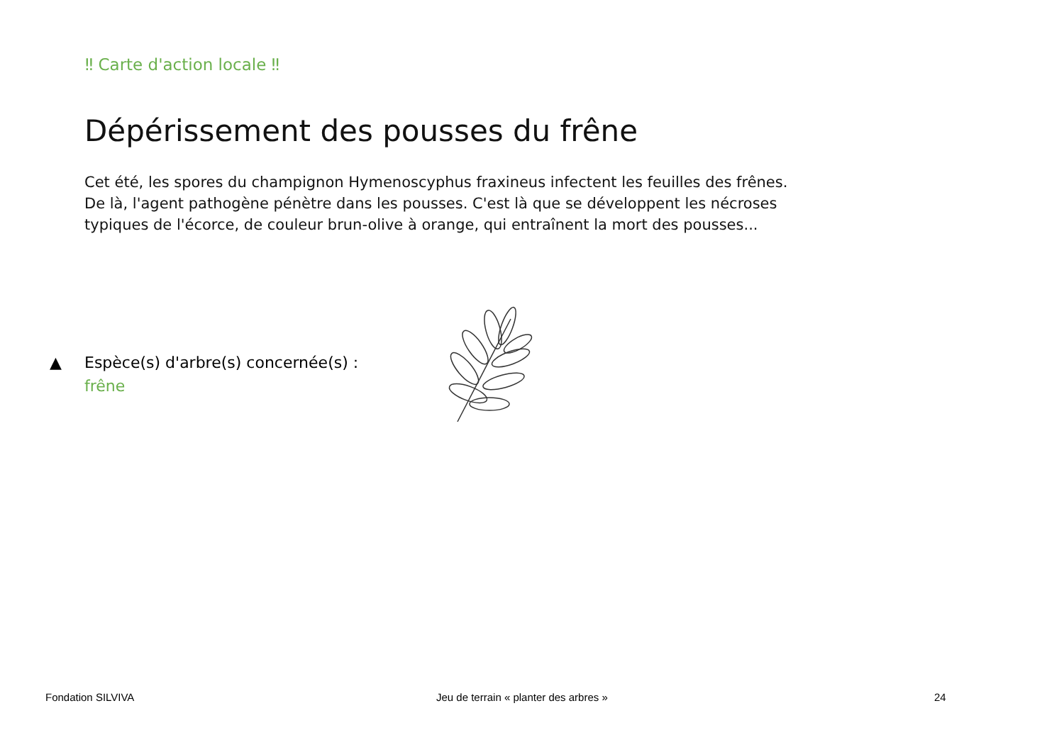‼ Carte d'action locale ‼
Dépérissement des pousses du frêne
Cet été, les spores du champignon Hymenoscyphus fraxineus infectent les feuilles des frênes. De là, l'agent pathogène pénètre dans les pousses. C'est là que se développent les nécroses typiques de l'écorce, de couleur brun-olive à orange, qui entraînent la mort des pousses...
▲ Espèce(s) d'arbre(s) concernée(s) :
frêne
Fondation SILVIVA
Jeu de terrain « planter des arbres »
24